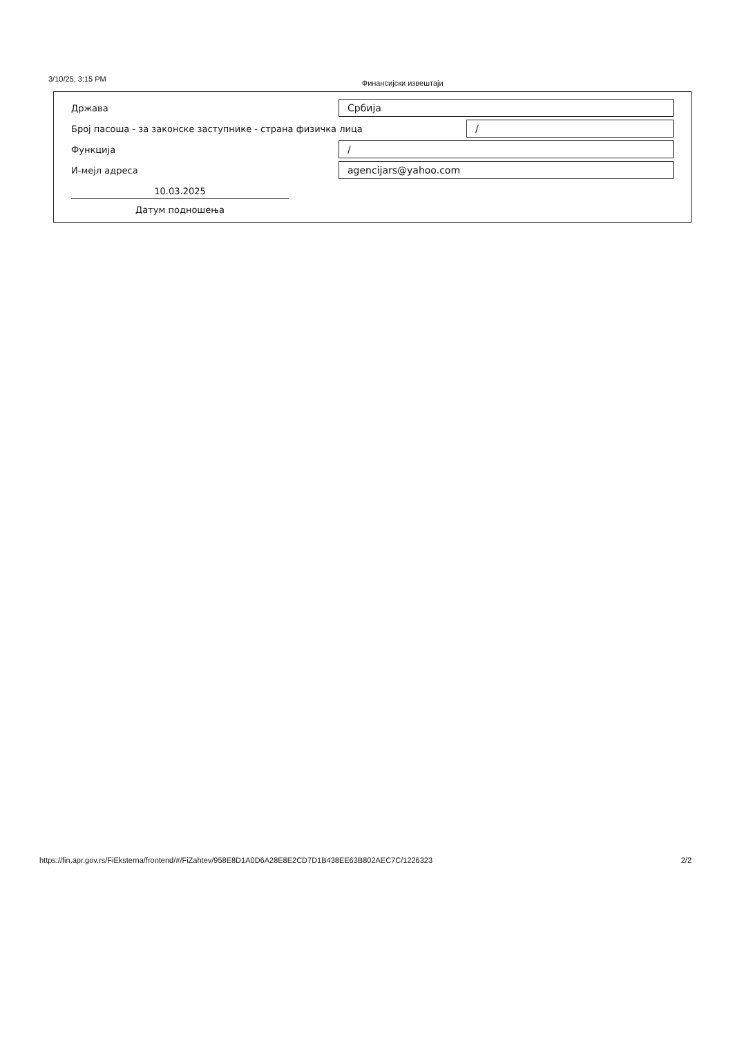3/10/25, 3:15 PM Финансијски извештаји
Држава Србија
Број пасоша - за законске заступнике - страна физичка лица /
Функција /
И-мејл адреса agencijars@yahoo.com
10.03.2025
Датум подношења
https://fin.apr.gov.rs/FiEksterna/frontend/#/FiZahtev/958E8D1A0D6A28E8E2CD7D1B438EE63B802AEC7C/1226323 2/2